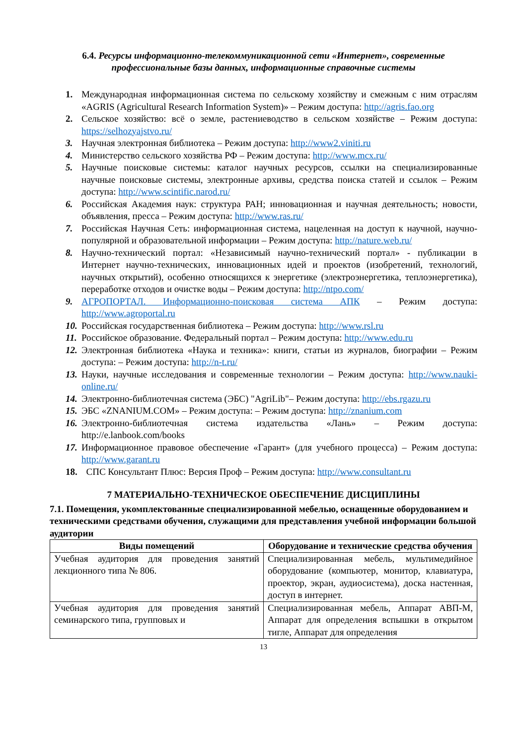6.4. Ресурсы информационно-телекоммуникационной сети «Интернет», современные профессиональные базы данных, информационные справочные системы
1. Международная информационная система по сельскому хозяйству и смежным с ним отраслям «AGRIS (Agricultural Research Information System)» – Режим доступа: http://agris.fao.org
2. Сельское хозяйство: всё о земле, растениеводство в сельском хозяйстве – Режим доступа: https://selhozyajstvo.ru/
3. Научная электронная библиотека – Режим доступа: http://www2.viniti.ru
4. Министерство сельского хозяйства РФ – Режим доступа: http://www.mcx.ru/
5. Научные поисковые системы: каталог научных ресурсов, ссылки на специализированные научные поисковые системы, электронные архивы, средства поиска статей и ссылок – Режим доступа: http://www.scintific.narod.ru/
6. Российская Академия наук: структура РАН; инновационная и научная деятельность; новости, объявления, пресса – Режим доступа: http://www.ras.ru/
7. Российская Научная Сеть: информационная система, нацеленная на доступ к научной, научно-популярной и образовательной информации – Режим доступа: http://nature.web.ru/
8. Научно-технический портал: «Независимый научно-технический портал» - публикации в Интернет научно-технических, инновационных идей и проектов (изобретений, технологий, научных открытий), особенно относящихся к энергетике (электроэнергетика, теплоэнергетика), переработке отходов и очистке воды – Режим доступа: http://ntpo.com/
9. АГРОПОРТАЛ. Информационно-поисковая система АПК – Режим доступа: http://www.agroportal.ru
10. Российская государственная библиотека – Режим доступа: http://www.rsl.ru
11. Российское образование. Федеральный портал – Режим доступа: http://www.edu.ru
12. Электронная библиотека «Наука и техника»: книги, статьи из журналов, биографии – Режим доступа: – Режим доступа: http://n-t.ru/
13. Науки, научные исследования и современные технологии – Режим доступа: http://www.nauki-online.ru/
14. Электронно-библиотечная система (ЭБС) "AgriLib"– Режим доступа: http://ebs.rgazu.ru
15. ЭБС «ZNANIUM.COM» – Режим доступа: – Режим доступа: http://znanium.com
16. Электронно-библиотечная система издательства «Лань» – Режим доступа: http://e.lanbook.com/books
17. Информационное правовое обеспечение «Гарант» (для учебного процесса) – Режим доступа: http://www.garant.ru
18. СПС Консультант Плюс: Версия Проф – Режим доступа: http://www.consultant.ru
7 МАТЕРИАЛЬНО-ТЕХНИЧЕСКОЕ ОБЕСПЕЧЕНИЕ ДИСЦИПЛИНЫ
7.1. Помещения, укомплектованные специализированной мебелью, оснащенные оборудованием и техническими средствами обучения, служащими для представления учебной информации большой аудитории
| Виды помещений | Оборудование и технические средства обучения |
| --- | --- |
| Учебная аудитория для проведения занятий лекционного типа № 806. | Специализированная мебель, мультимедийное оборудование (компьютер, монитор, клавиатура, проектор, экран, аудиосистема), доска настенная, доступ в интернет. |
| Учебная аудитория для проведения занятий семинарского типа, групповых и | Специализированная мебель, Аппарат АВП-М, Аппарат для определения вспышки в открытом тигле, Аппарат для определения |
13